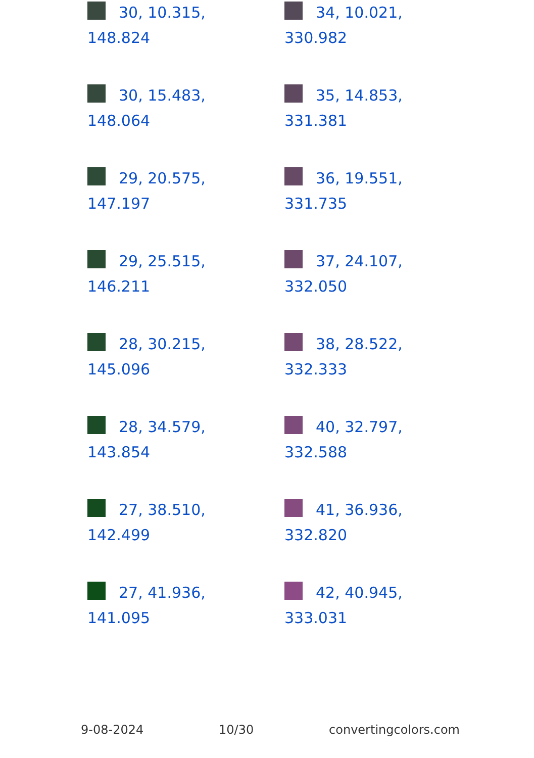30, 10.315,
148.824
34, 10.021,
330.982
30, 15.483,
148.064
35, 14.853,
331.381
29, 20.575,
147.197
36, 19.551,
331.735
29, 25.515,
146.211
37, 24.107,
332.050
28, 30.215,
145.096
38, 28.522,
332.333
28, 34.579,
143.854
40, 32.797,
332.588
27, 38.510,
142.499
41, 36.936,
332.820
27, 41.936,
141.095
42, 40.945,
333.031
9-08-2024 10/30 convertingcolors.com